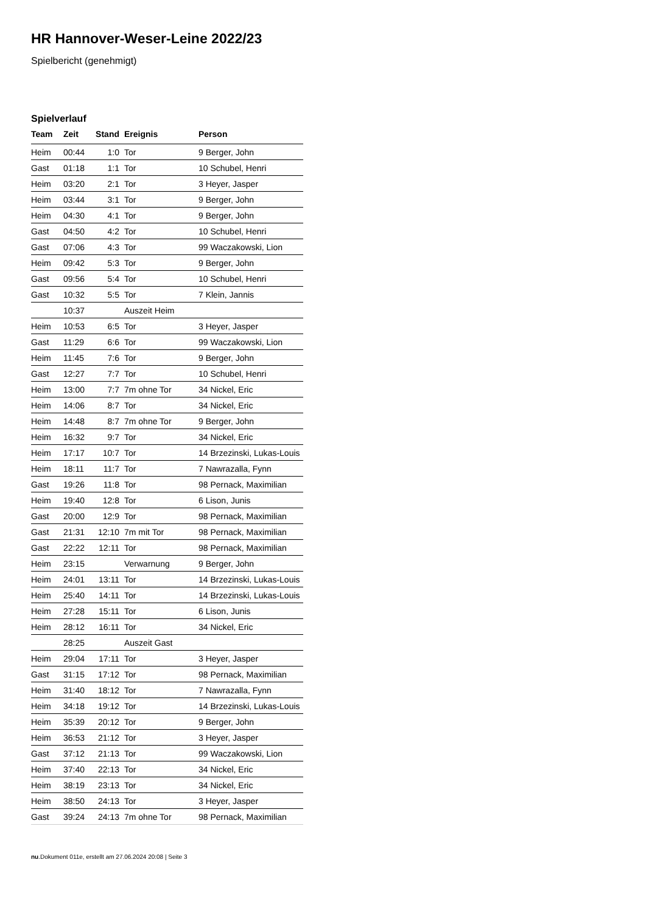HR Hannover-Weser-Leine 2022/23
Spielbericht (genehmigt)
Spielverlauf
| Team | Zeit | Stand | Ereignis | Person |
| --- | --- | --- | --- | --- |
| Heim | 00:44 | 1:0 | Tor | 9 Berger, John |
| Gast | 01:18 | 1:1 | Tor | 10 Schubel, Henri |
| Heim | 03:20 | 2:1 | Tor | 3 Heyer, Jasper |
| Heim | 03:44 | 3:1 | Tor | 9 Berger, John |
| Heim | 04:30 | 4:1 | Tor | 9 Berger, John |
| Gast | 04:50 | 4:2 | Tor | 10 Schubel, Henri |
| Gast | 07:06 | 4:3 | Tor | 99 Waczakowski, Lion |
| Heim | 09:42 | 5:3 | Tor | 9 Berger, John |
| Gast | 09:56 | 5:4 | Tor | 10 Schubel, Henri |
| Gast | 10:32 | 5:5 | Tor | 7 Klein, Jannis |
| | 10:37 | | Auszeit Heim | |
| Heim | 10:53 | 6:5 | Tor | 3 Heyer, Jasper |
| Gast | 11:29 | 6:6 | Tor | 99 Waczakowski, Lion |
| Heim | 11:45 | 7:6 | Tor | 9 Berger, John |
| Gast | 12:27 | 7:7 | Tor | 10 Schubel, Henri |
| Heim | 13:00 | 7:7 | 7m ohne Tor | 34 Nickel, Eric |
| Heim | 14:06 | 8:7 | Tor | 34 Nickel, Eric |
| Heim | 14:48 | 8:7 | 7m ohne Tor | 9 Berger, John |
| Heim | 16:32 | 9:7 | Tor | 34 Nickel, Eric |
| Heim | 17:17 | 10:7 | Tor | 14 Brzezinski, Lukas-Louis |
| Heim | 18:11 | 11:7 | Tor | 7 Nawrazalla, Fynn |
| Gast | 19:26 | 11:8 | Tor | 98 Pernack, Maximilian |
| Heim | 19:40 | 12:8 | Tor | 6 Lison, Junis |
| Gast | 20:00 | 12:9 | Tor | 98 Pernack, Maximilian |
| Gast | 21:31 | 12:10 | 7m mit Tor | 98 Pernack, Maximilian |
| Gast | 22:22 | 12:11 | Tor | 98 Pernack, Maximilian |
| Heim | 23:15 | | Verwarnung | 9 Berger, John |
| Heim | 24:01 | 13:11 | Tor | 14 Brzezinski, Lukas-Louis |
| Heim | 25:40 | 14:11 | Tor | 14 Brzezinski, Lukas-Louis |
| Heim | 27:28 | 15:11 | Tor | 6 Lison, Junis |
| Heim | 28:12 | 16:11 | Tor | 34 Nickel, Eric |
| | 28:25 | | Auszeit Gast | |
| Heim | 29:04 | 17:11 | Tor | 3 Heyer, Jasper |
| Gast | 31:15 | 17:12 | Tor | 98 Pernack, Maximilian |
| Heim | 31:40 | 18:12 | Tor | 7 Nawrazalla, Fynn |
| Heim | 34:18 | 19:12 | Tor | 14 Brzezinski, Lukas-Louis |
| Heim | 35:39 | 20:12 | Tor | 9 Berger, John |
| Heim | 36:53 | 21:12 | Tor | 3 Heyer, Jasper |
| Gast | 37:12 | 21:13 | Tor | 99 Waczakowski, Lion |
| Heim | 37:40 | 22:13 | Tor | 34 Nickel, Eric |
| Heim | 38:19 | 23:13 | Tor | 34 Nickel, Eric |
| Heim | 38:50 | 24:13 | Tor | 3 Heyer, Jasper |
| Gast | 39:24 | 24:13 | 7m ohne Tor | 98 Pernack, Maximilian |
nu.Dokument 011e, erstellt am 27.06.2024 20:08 | Seite 3